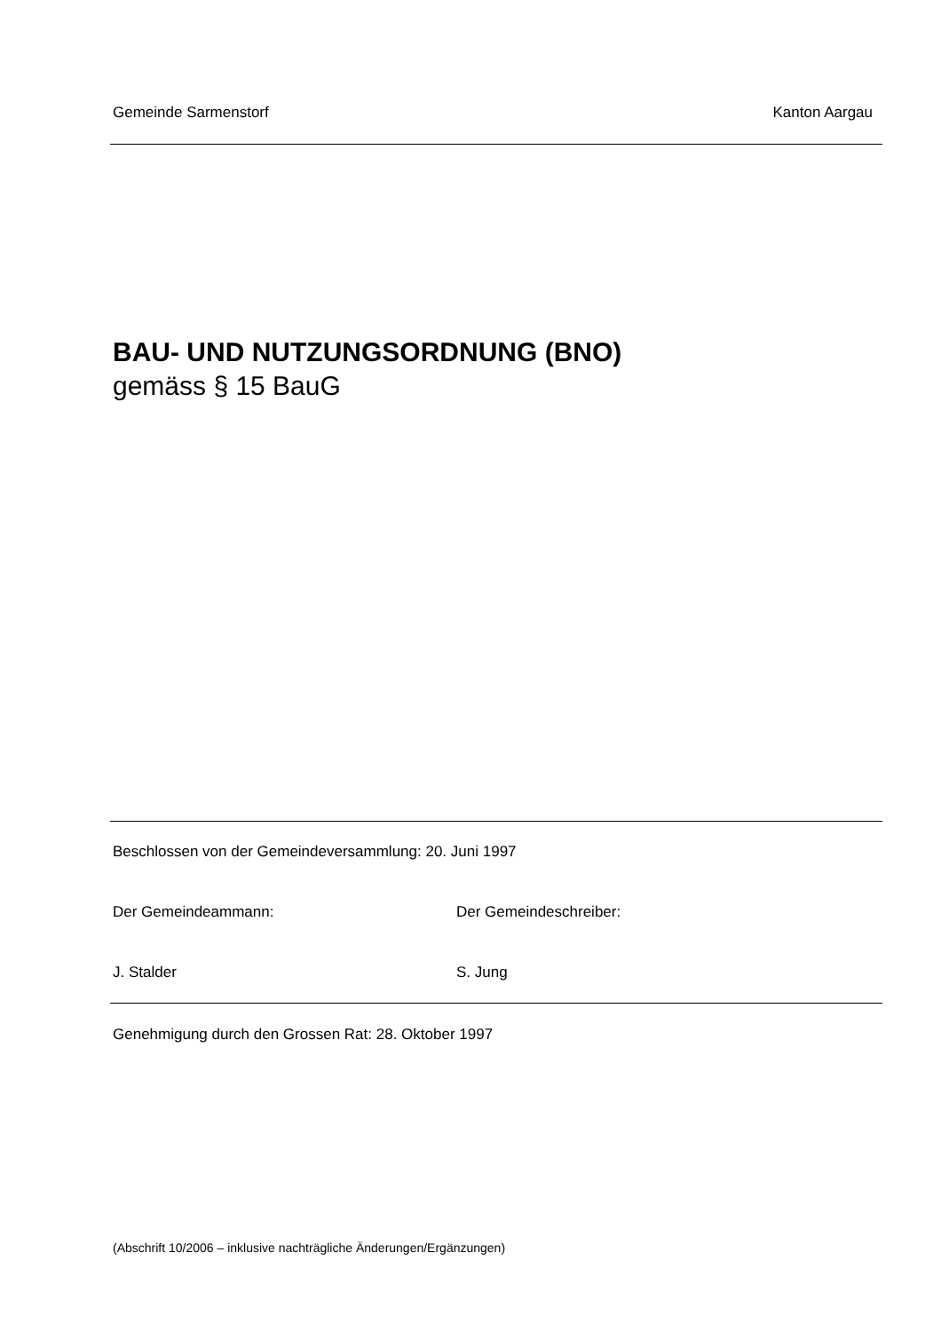Gemeinde Sarmenstorf Kanton Aargau
BAU- UND NUTZUNGSORDNUNG (BNO)
gemäss § 15 BauG
Beschlossen von der Gemeindeversammlung: 20. Juni 1997
Der Gemeindeammann: Der Gemeindeschreiber:
J. Stalder S. Jung
Genehmigung durch den Grossen Rat: 28. Oktober 1997
(Abschrift 10/2006 – inklusive nachträgliche Änderungen/Ergänzungen)